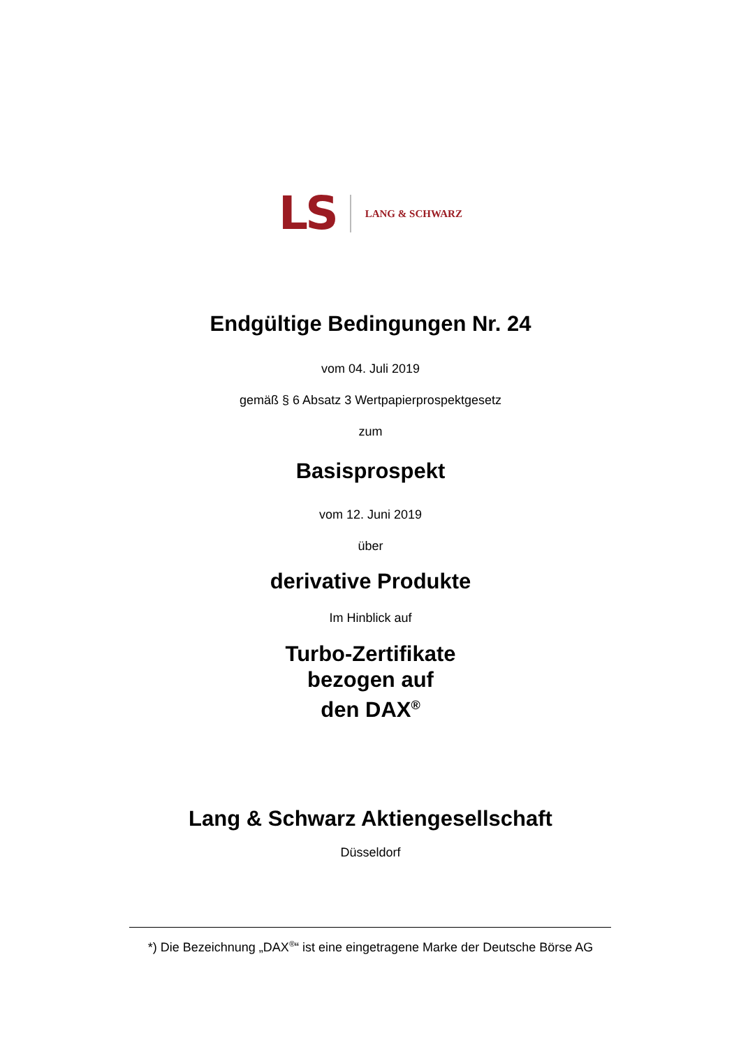LS
LANG & SCHWARZ
Endgültige Bedingungen Nr. 24
vom 04. Juli 2019
gemäß § 6 Absatz 3 Wertpapierprospektgesetz
zum
Basisprospekt
vom 12. Juni 2019
über
derivative Produkte
Im Hinblick auf
Turbo-Zertifikate
bezogen auf
den DAX<sup>®</sup>
Lang & Schwarz Aktiengesellschaft
Düsseldorf
*) Die Bezeichnung „DAX<sup>®</sup>“ ist eine eingetragene Marke der Deutsche Börse AG